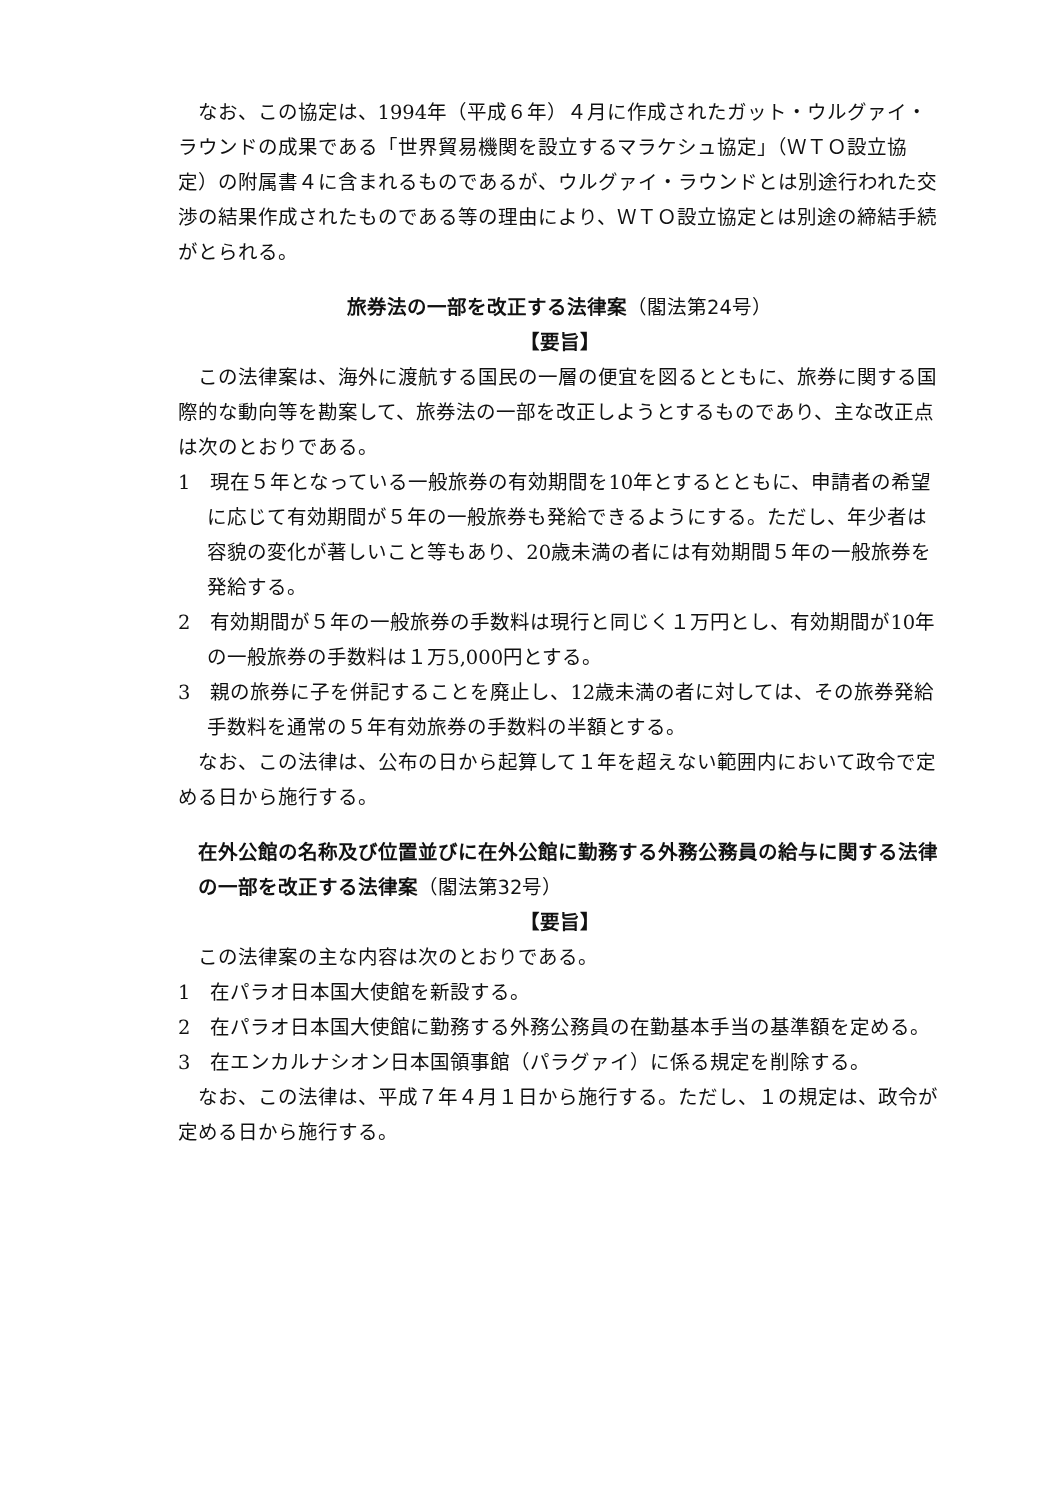なお、この協定は、1994年（平成６年）４月に作成されたガット・ウルグァイ・ラウンドの成果である「世界貿易機関を設立するマラケシュ協定」（ＷＴＯ設立協定）の附属書４に含まれるものであるが、ウルグァイ・ラウンドとは別途行われた交渉の結果作成されたものである等の理由により、ＷＴＯ設立協定とは別途の締結手続がとられる。
旅券法の一部を改正する法律案（閣法第24号）
【要旨】
この法律案は、海外に渡航する国民の一層の便宜を図るとともに、旅券に関する国際的な動向等を勘案して、旅券法の一部を改正しようとするものであり、主な改正点は次のとおりである。
1　現在５年となっている一般旅券の有効期間を10年とするとともに、申請者の希望に応じて有効期間が５年の一般旅券も発給できるようにする。ただし、年少者は容貌の変化が著しいこと等もあり、20歳未満の者には有効期間５年の一般旅券を発給する。
2　有効期間が５年の一般旅券の手数料は現行と同じく１万円とし、有効期間が10年の一般旅券の手数料は１万5,000円とする。
3　親の旅券に子を併記することを廃止し、12歳未満の者に対しては、その旅券発給手数料を通常の５年有効旅券の手数料の半額とする。
なお、この法律は、公布の日から起算して１年を超えない範囲内において政令で定める日から施行する。
在外公館の名称及び位置並びに在外公館に勤務する外務公務員の給与に関する法律の一部を改正する法律案（閣法第32号）
【要旨】
この法律案の主な内容は次のとおりである。
1　在パラオ日本国大使館を新設する。
2　在パラオ日本国大使館に勤務する外務公務員の在勤基本手当の基準額を定める。
3　在エンカルナシオン日本国領事館（パラグァイ）に係る規定を削除する。
なお、この法律は、平成７年４月１日から施行する。ただし、１の規定は、政令が定める日から施行する。